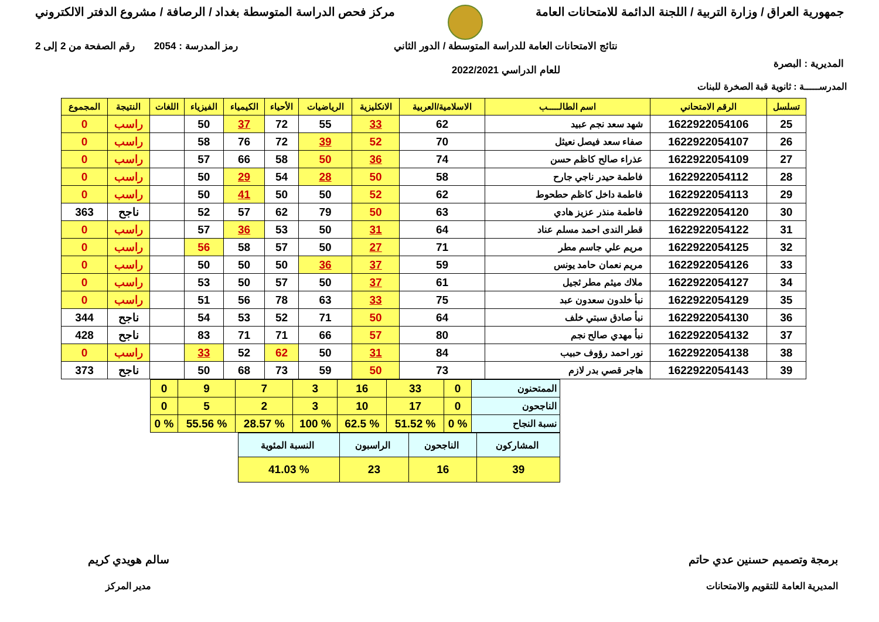جمهورية العراق / وزارة التربية / اللجنة الدائمة للامتحانات العامة
مركز فحص الدراسة المتوسطة بغداد / الرصافة / مشروع الدفتر الالكتروني
المديرية : البصرة
نتائج الامتحانات العامة للدراسة المتوسطة / الدور الثاني
للعام الدراسي 2022/2021
رمز المدرسة : 2054 رقم الصفحة من 2 إلى 2
المدرســـــة : ثانوية قبة الصخرة للبنات
| تسلسل | الرقم الامتحاني | اسم الطالـــــب | الاسلامية/العربية | الانكليزية | الرياضيات | الأحياء | الكيمياء | الفيزياء | اللغات | النتيجة | المجموع |
| --- | --- | --- | --- | --- | --- | --- | --- | --- | --- | --- | --- |
| 25 | 1622922054106 | شهد سعد نجم عبيد | 62 | 33 | 55 | 72 | 37 | 50 | | راسب | 0 |
| 26 | 1622922054107 | صفاء سعد فيصل نعيثل | 70 | 52 | 39 | 72 | 76 | 58 | | راسب | 0 |
| 27 | 1622922054109 | عذراء صالح كاظم حسن | 74 | 36 | 50 | 58 | 66 | 57 | | راسب | 0 |
| 28 | 1622922054112 | فاطمة حيدر ناجي جارح | 58 | 50 | 28 | 54 | 29 | 50 | | راسب | 0 |
| 29 | 1622922054113 | فاطمة داخل كاظم حطحوط | 62 | 52 | 50 | 50 | 41 | 50 | | راسب | 0 |
| 30 | 1622922054120 | فاطمة منذر عزيز هادي | 63 | 50 | 79 | 62 | 57 | 52 | | ناجح | 363 |
| 31 | 1622922054122 | قطر الندى احمد مسلم عناد | 64 | 31 | 50 | 53 | 36 | 57 | | راسب | 0 |
| 32 | 1622922054125 | مريم علي جاسم مطر | 71 | 27 | 50 | 57 | 58 | 56 | | راسب | 0 |
| 33 | 1622922054126 | مريم نعمان حامد يونس | 59 | 37 | 36 | 50 | 50 | 50 | | راسب | 0 |
| 34 | 1622922054127 | ملاك ميثم مطر ثجيل | 61 | 37 | 50 | 57 | 50 | 53 | | راسب | 0 |
| 35 | 1622922054129 | نبأ خلدون سعدون عبد | 75 | 33 | 63 | 78 | 56 | 51 | | راسب | 0 |
| 36 | 1622922054130 | نبأ صادق سبتي خلف | 64 | 50 | 71 | 52 | 53 | 54 | | ناجح | 344 |
| 37 | 1622922054132 | نبأ مهدي صالح نجم | 80 | 57 | 66 | 71 | 71 | 83 | | ناجح | 428 |
| 38 | 1622922054138 | نور احمد رؤوف حبيب | 84 | 31 | 50 | 62 | 52 | 33 | | راسب | 0 |
| 39 | 1622922054143 | هاجر قصي بدر لازم | 73 | 50 | 59 | 73 | 68 | 50 | | ناجح | 373 |
| الممتحنون | 0 | 33 | 16 | 3 | 7 | 9 | 0 |
| الناجحون | 0 | 17 | 10 | 3 | 2 | 5 | 0 |
| نسبة النجاح | % 0 | % 51.52 | % 62.5 | % 100 | % 28.57 | % 55.56 | % 0 |
| المشاركون | الناجحون | الراسبون | النسبة المئوية |
| 39 | 16 | 23 | % 41.03 |
برمجة وتصميم حسنين عدي حاتم
المديرية العامة للتقويم والامتحانات
سالم هويدي كريم
مدير المركز